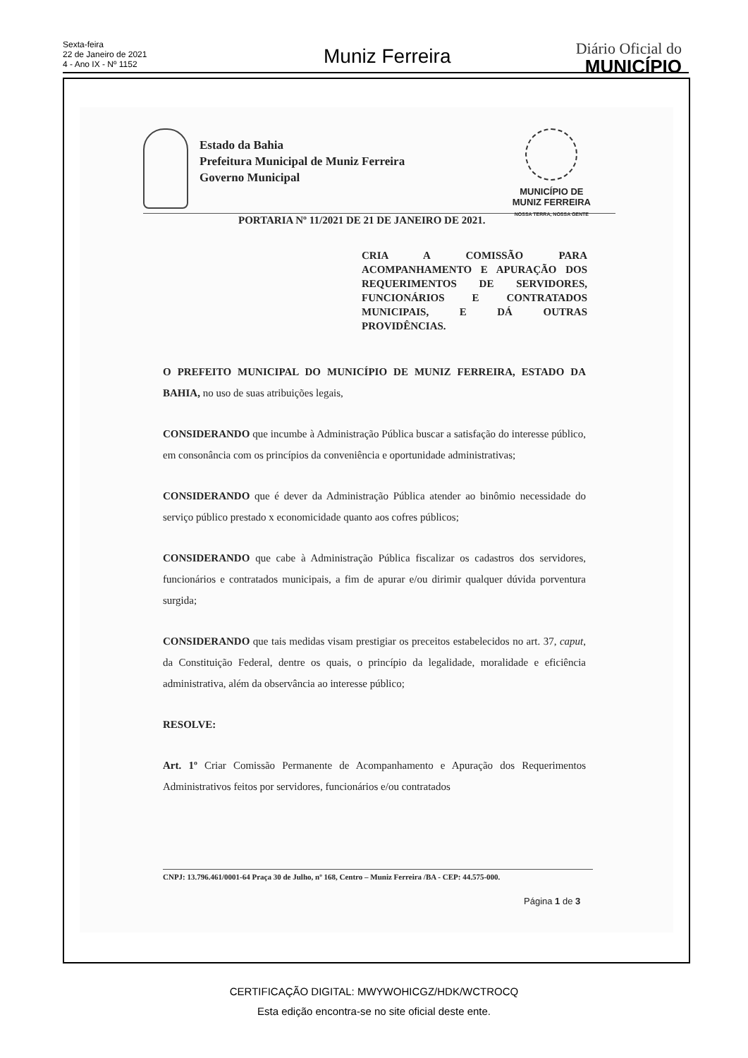Sexta-feira
22 de Janeiro de 2021
4 - Ano IX - Nº 1152
Muniz Ferreira
Diário Oficial do
MUNICÍPIO
Estado da Bahia
Prefeitura Municipal de Muniz Ferreira
Governo Municipal
MUNICÍPIO DE
MUNIZ FERREIRA
NOSSA TERRA, NOSSA GENTE
PORTARIA Nº 11/2021 DE 21 DE JANEIRO DE 2021.
CRIA A COMISSÃO PARA ACOMPANHAMENTO E APURAÇÃO DOS REQUERIMENTOS DE SERVIDORES, FUNCIONÁRIOS E CONTRATADOS MUNICIPAIS, E DÁ OUTRAS PROVIDÊNCIAS.
O PREFEITO MUNICIPAL DO MUNICÍPIO DE MUNIZ FERREIRA, ESTADO DA BAHIA, no uso de suas atribuições legais,
CONSIDERANDO que incumbe à Administração Pública buscar a satisfação do interesse público, em consonância com os princípios da conveniência e oportunidade administrativas;
CONSIDERANDO que é dever da Administração Pública atender ao binômio necessidade do serviço público prestado x economicidade quanto aos cofres públicos;
CONSIDERANDO que cabe à Administração Pública fiscalizar os cadastros dos servidores, funcionários e contratados municipais, a fim de apurar e/ou dirimir qualquer dúvida porventura surgida;
CONSIDERANDO que tais medidas visam prestigiar os preceitos estabelecidos no art. 37, caput, da Constituição Federal, dentre os quais, o princípio da legalidade, moralidade e eficiência administrativa, além da observância ao interesse público;
RESOLVE:
Art. 1º Criar Comissão Permanente de Acompanhamento e Apuração dos Requerimentos Administrativos feitos por servidores, funcionários e/ou contratados
CNPJ: 13.796.461/0001-64 Praça 30 de Julho, nº 168, Centro – Muniz Ferreira /BA - CEP: 44.575-000.
Página 1 de 3
CERTIFICAÇÃO DIGITAL: MWYWOHICGZ/HDK/WCTROCQ
Esta edição encontra-se no site oficial deste ente.